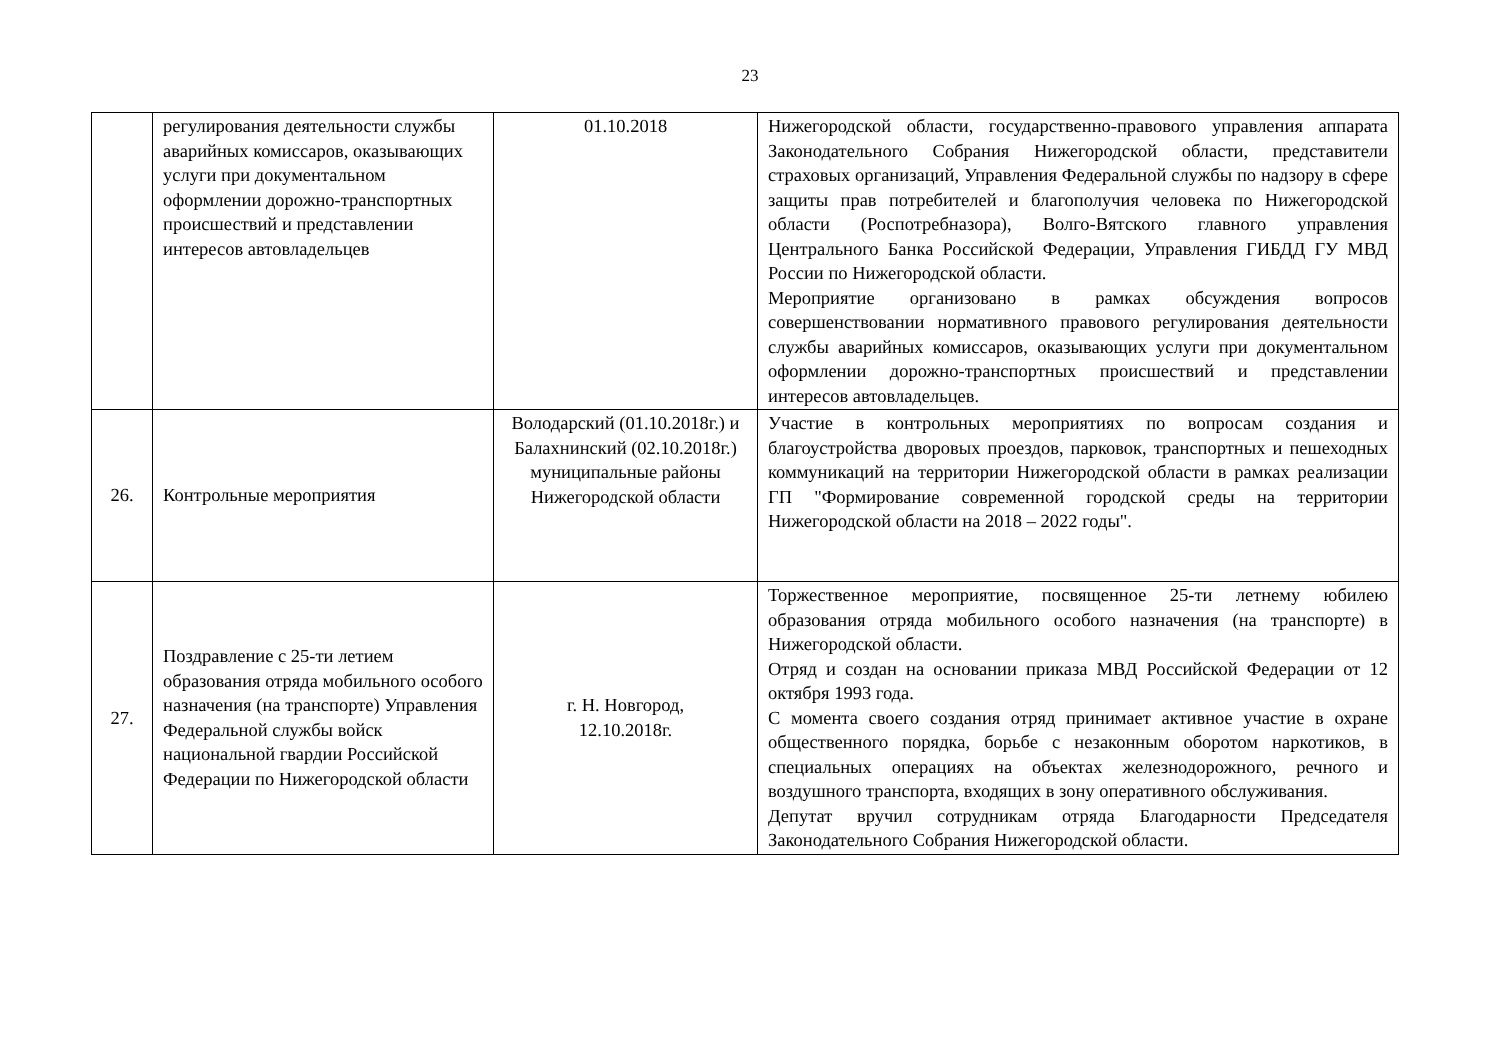23
| | регулирования деятельности службы аварийных комиссаров, оказывающих услуги при документальном оформлении дорожно-транспортных происшествий и представлении интересов автовладельцев | 01.10.2018 | Нижегородской области, государственно-правового управления аппарата Законодательного Собрания Нижегородской области, представители страховых организаций, Управления Федеральной службы по надзору в сфере защиты прав потребителей и благополучия человека по Нижегородской области (Роспотребназора), Волго-Вятского главного управления Центрального Банка Российской Федерации, Управления ГИБДД ГУ МВД России по Нижегородской области. Мероприятие организовано в рамках обсуждения вопросов совершенствовании нормативного правового регулирования деятельности службы аварийных комиссаров, оказывающих услуги при документальном оформлении дорожно-транспортных происшествий и представлении интересов автовладельцев. |
| 26. | Контрольные мероприятия | Володарский (01.10.2018г.) и Балахнинский (02.10.2018г.) муниципальные районы Нижегородской области | Участие в контрольных мероприятиях по вопросам создания и благоустройства дворовых проездов, парковок, транспортных и пешеходных коммуникаций на территории Нижегородской области в рамках реализации ГП "Формирование современной городской среды на территории Нижегородской области на 2018 – 2022 годы". |
| 27. | Поздравление с 25-ти летием образования отряда мобильного особого назначения (на транспорте) Управления Федеральной службы войск национальной гвардии Российской Федерации по Нижегородской области | г. Н. Новгород, 12.10.2018г. | Торжественное мероприятие, посвященное 25-ти летнему юбилею образования отряда мобильного особого назначения (на транспорте) в Нижегородской области. Отряд и создан на основании приказа МВД Российской Федерации от 12 октября 1993 года. С момента своего создания отряд принимает активное участие в охране общественного порядка, борьбе с незаконным оборотом наркотиков, в специальных операциях на объектах железнодорожного, речного и воздушного транспорта, входящих в зону оперативного обслуживания. Депутат вручил сотрудникам отряда Благодарности Председателя Законодательного Собрания Нижегородской области. |